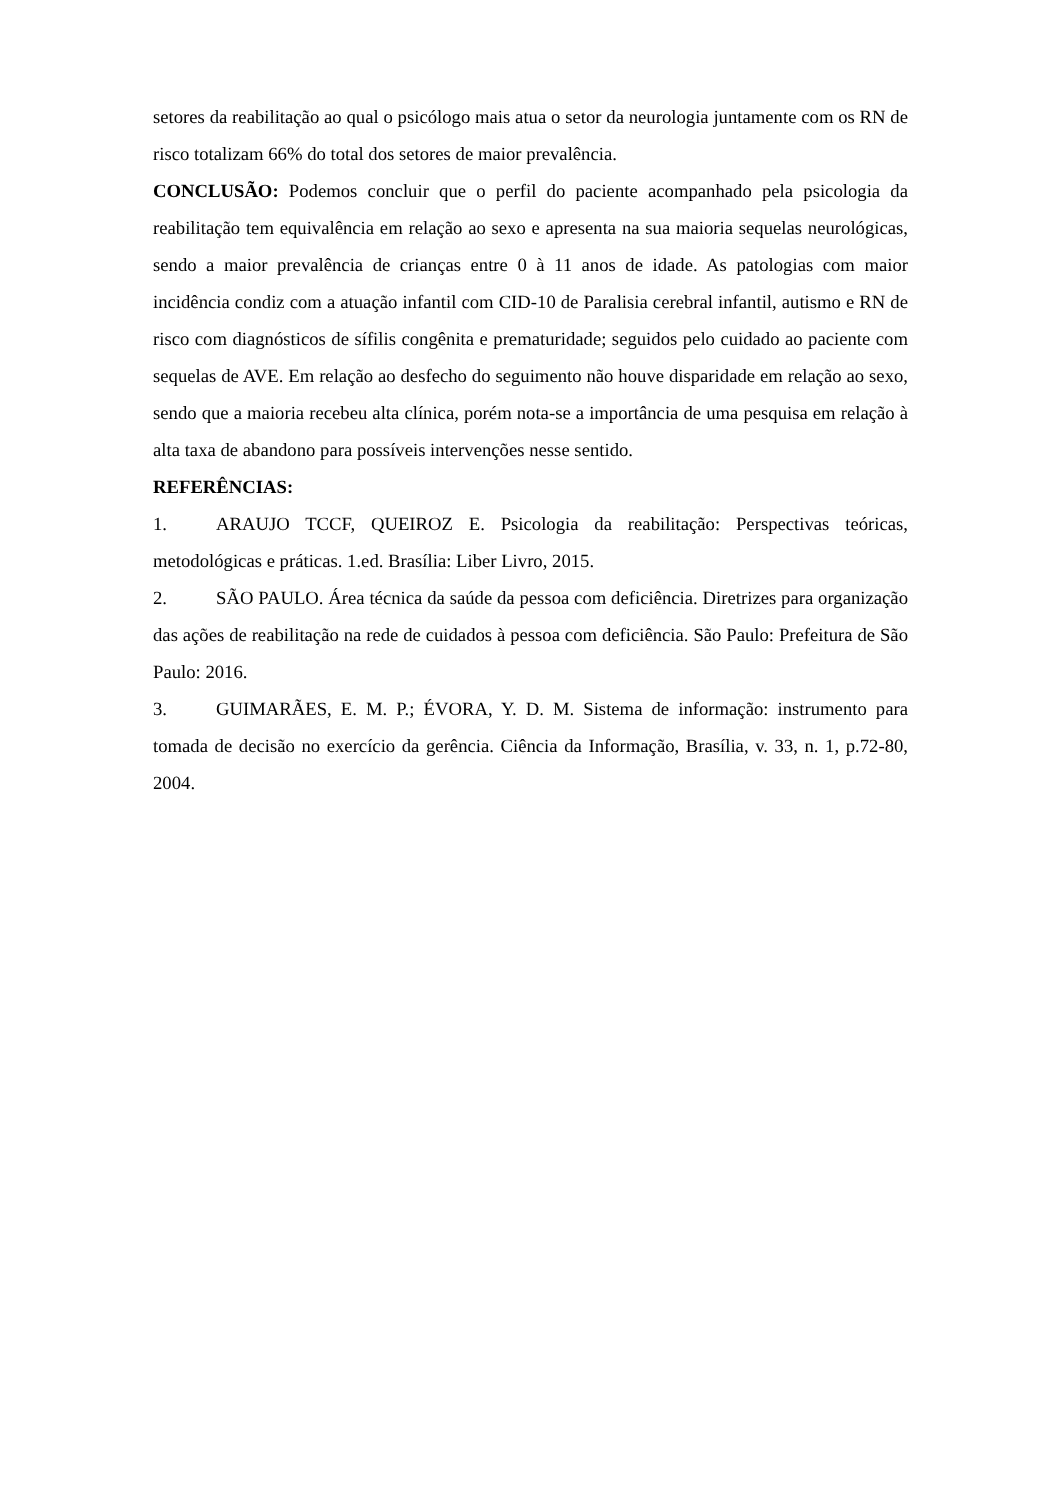setores da reabilitação ao qual o psicólogo mais atua o setor da neurologia juntamente com os RN de risco totalizam 66% do total dos setores de maior prevalência.
CONCLUSÃO: Podemos concluir que o perfil do paciente acompanhado pela psicologia da reabilitação tem equivalência em relação ao sexo e apresenta na sua maioria sequelas neurológicas, sendo a maior prevalência de crianças entre 0 à 11 anos de idade. As patologias com maior incidência condiz com a atuação infantil com CID-10 de Paralisia cerebral infantil, autismo e RN de risco com diagnósticos de sífilis congênita e prematuridade; seguidos pelo cuidado ao paciente com sequelas de AVE. Em relação ao desfecho do seguimento não houve disparidade em relação ao sexo, sendo que a maioria recebeu alta clínica, porém nota-se a importância de uma pesquisa em relação à alta taxa de abandono para possíveis intervenções nesse sentido.
REFERÊNCIAS:
1. ARAUJO TCCF, QUEIROZ E. Psicologia da reabilitação: Perspectivas teóricas, metodológicas e práticas. 1.ed. Brasília: Liber Livro, 2015.
2. SÃO PAULO. Área técnica da saúde da pessoa com deficiência. Diretrizes para organização das ações de reabilitação na rede de cuidados à pessoa com deficiência. São Paulo: Prefeitura de São Paulo: 2016.
3. GUIMARÃES, E. M. P.; ÉVORA, Y. D. M. Sistema de informação: instrumento para tomada de decisão no exercício da gerência. Ciência da Informação, Brasília, v. 33, n. 1, p.72-80, 2004.